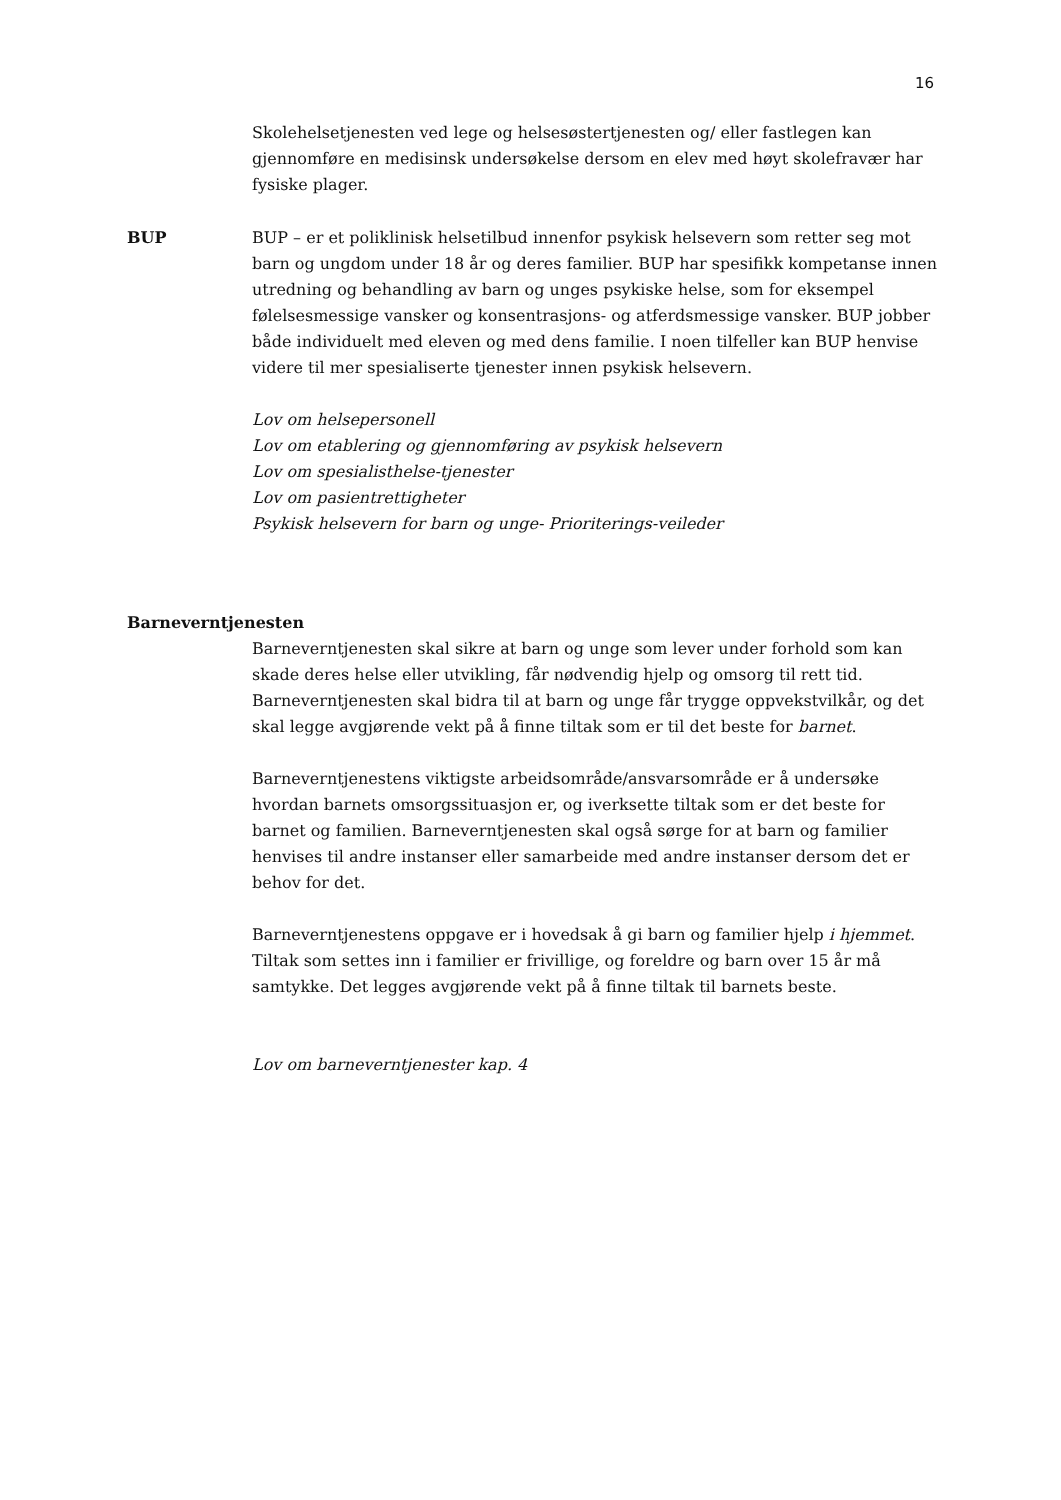16
Skolehelsetjenesten ved lege og helsesøstertjenesten og/ eller fastlegen kan gjennomføre en medisinsk undersøkelse dersom en elev med høyt skolefravær har fysiske plager.
BUP
BUP – er et poliklinisk helsetilbud innenfor psykisk helsevern som retter seg mot barn og ungdom under 18 år og deres familier. BUP har spesifikk kompetanse innen utredning og behandling av barn og unges psykiske helse, som for eksempel følelsesmessige vansker og konsentrasjons- og atferdsmessige vansker. BUP jobber både individuelt med eleven og med dens familie. I noen tilfeller kan BUP henvise videre til mer spesialiserte tjenester innen psykisk helsevern.
Lov om helsepersonell
Lov om etablering og gjennomføring av psykisk helsevern
Lov om spesialisthelse-tjenester
Lov om pasientrettigheter
Psykisk helsevern for barn og unge- Prioriterings-veileder
Barneverntjenesten
Barneverntjenesten skal sikre at barn og unge som lever under forhold som kan skade deres helse eller utvikling, får nødvendig hjelp og omsorg til rett tid. Barneverntjenesten skal bidra til at barn og unge får trygge oppvekstvilkår, og det skal legge avgjørende vekt på å finne tiltak som er til det beste for barnet.
Barneverntjenestens viktigste arbeidsområde/ansvarsområde er å undersøke hvordan barnets omsorgssituasjon er, og iverksette tiltak som er det beste for barnet og familien. Barneverntjenesten skal også sørge for at barn og familier henvises til andre instanser eller samarbeide med andre instanser dersom det er behov for det.
Barneverntjenestens oppgave er i hovedsak å gi barn og familier hjelp i hjemmet. Tiltak som settes inn i familier er frivillige, og foreldre og barn over 15 år må samtykke. Det legges avgjørende vekt på å finne tiltak til barnets beste.
Lov om barneverntjenester kap. 4